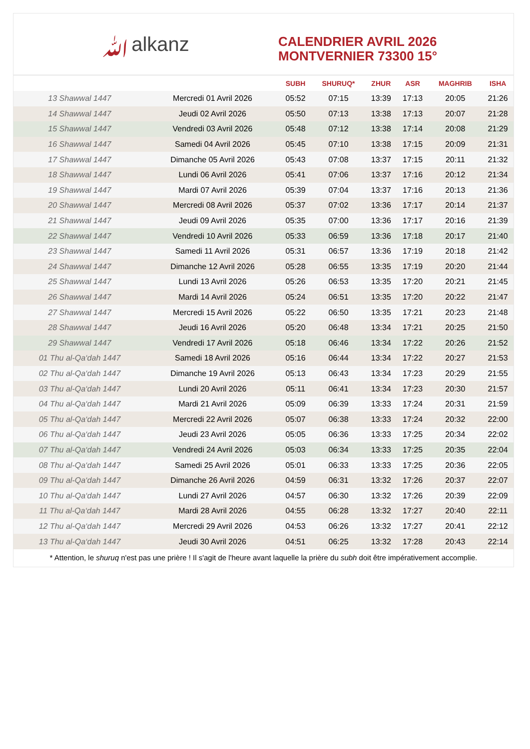ﷲalkanz
CALENDRIER AVRIL 2026
MONTVERNIER 73300 15°
| | | SUBH | SHURUQ* | ZHUR | ASR | MAGHRIB | ISHA |
| --- | --- | --- | --- | --- | --- | --- | --- |
| 13 Shawwal 1447 | Mercredi 01 Avril 2026 | 05:52 | 07:15 | 13:39 | 17:13 | 20:05 | 21:26 |
| 14 Shawwal 1447 | Jeudi 02 Avril 2026 | 05:50 | 07:13 | 13:38 | 17:13 | 20:07 | 21:28 |
| 15 Shawwal 1447 | Vendredi 03 Avril 2026 | 05:48 | 07:12 | 13:38 | 17:14 | 20:08 | 21:29 |
| 16 Shawwal 1447 | Samedi 04 Avril 2026 | 05:45 | 07:10 | 13:38 | 17:15 | 20:09 | 21:31 |
| 17 Shawwal 1447 | Dimanche 05 Avril 2026 | 05:43 | 07:08 | 13:37 | 17:15 | 20:11 | 21:32 |
| 18 Shawwal 1447 | Lundi 06 Avril 2026 | 05:41 | 07:06 | 13:37 | 17:16 | 20:12 | 21:34 |
| 19 Shawwal 1447 | Mardi 07 Avril 2026 | 05:39 | 07:04 | 13:37 | 17:16 | 20:13 | 21:36 |
| 20 Shawwal 1447 | Mercredi 08 Avril 2026 | 05:37 | 07:02 | 13:36 | 17:17 | 20:14 | 21:37 |
| 21 Shawwal 1447 | Jeudi 09 Avril 2026 | 05:35 | 07:00 | 13:36 | 17:17 | 20:16 | 21:39 |
| 22 Shawwal 1447 | Vendredi 10 Avril 2026 | 05:33 | 06:59 | 13:36 | 17:18 | 20:17 | 21:40 |
| 23 Shawwal 1447 | Samedi 11 Avril 2026 | 05:31 | 06:57 | 13:36 | 17:19 | 20:18 | 21:42 |
| 24 Shawwal 1447 | Dimanche 12 Avril 2026 | 05:28 | 06:55 | 13:35 | 17:19 | 20:20 | 21:44 |
| 25 Shawwal 1447 | Lundi 13 Avril 2026 | 05:26 | 06:53 | 13:35 | 17:20 | 20:21 | 21:45 |
| 26 Shawwal 1447 | Mardi 14 Avril 2026 | 05:24 | 06:51 | 13:35 | 17:20 | 20:22 | 21:47 |
| 27 Shawwal 1447 | Mercredi 15 Avril 2026 | 05:22 | 06:50 | 13:35 | 17:21 | 20:23 | 21:48 |
| 28 Shawwal 1447 | Jeudi 16 Avril 2026 | 05:20 | 06:48 | 13:34 | 17:21 | 20:25 | 21:50 |
| 29 Shawwal 1447 | Vendredi 17 Avril 2026 | 05:18 | 06:46 | 13:34 | 17:22 | 20:26 | 21:52 |
| 01 Thu al-Qa‘dah 1447 | Samedi 18 Avril 2026 | 05:16 | 06:44 | 13:34 | 17:22 | 20:27 | 21:53 |
| 02 Thu al-Qa‘dah 1447 | Dimanche 19 Avril 2026 | 05:13 | 06:43 | 13:34 | 17:23 | 20:29 | 21:55 |
| 03 Thu al-Qa‘dah 1447 | Lundi 20 Avril 2026 | 05:11 | 06:41 | 13:34 | 17:23 | 20:30 | 21:57 |
| 04 Thu al-Qa‘dah 1447 | Mardi 21 Avril 2026 | 05:09 | 06:39 | 13:33 | 17:24 | 20:31 | 21:59 |
| 05 Thu al-Qa‘dah 1447 | Mercredi 22 Avril 2026 | 05:07 | 06:38 | 13:33 | 17:24 | 20:32 | 22:00 |
| 06 Thu al-Qa‘dah 1447 | Jeudi 23 Avril 2026 | 05:05 | 06:36 | 13:33 | 17:25 | 20:34 | 22:02 |
| 07 Thu al-Qa‘dah 1447 | Vendredi 24 Avril 2026 | 05:03 | 06:34 | 13:33 | 17:25 | 20:35 | 22:04 |
| 08 Thu al-Qa‘dah 1447 | Samedi 25 Avril 2026 | 05:01 | 06:33 | 13:33 | 17:25 | 20:36 | 22:05 |
| 09 Thu al-Qa‘dah 1447 | Dimanche 26 Avril 2026 | 04:59 | 06:31 | 13:32 | 17:26 | 20:37 | 22:07 |
| 10 Thu al-Qa‘dah 1447 | Lundi 27 Avril 2026 | 04:57 | 06:30 | 13:32 | 17:26 | 20:39 | 22:09 |
| 11 Thu al-Qa‘dah 1447 | Mardi 28 Avril 2026 | 04:55 | 06:28 | 13:32 | 17:27 | 20:40 | 22:11 |
| 12 Thu al-Qa‘dah 1447 | Mercredi 29 Avril 2026 | 04:53 | 06:26 | 13:32 | 17:27 | 20:41 | 22:12 |
| 13 Thu al-Qa‘dah 1447 | Jeudi 30 Avril 2026 | 04:51 | 06:25 | 13:32 | 17:28 | 20:43 | 22:14 |
* Attention, le shuruq n'est pas une prière ! Il s'agit de l'heure avant laquelle la prière du subh doit être impérativement accomplie.